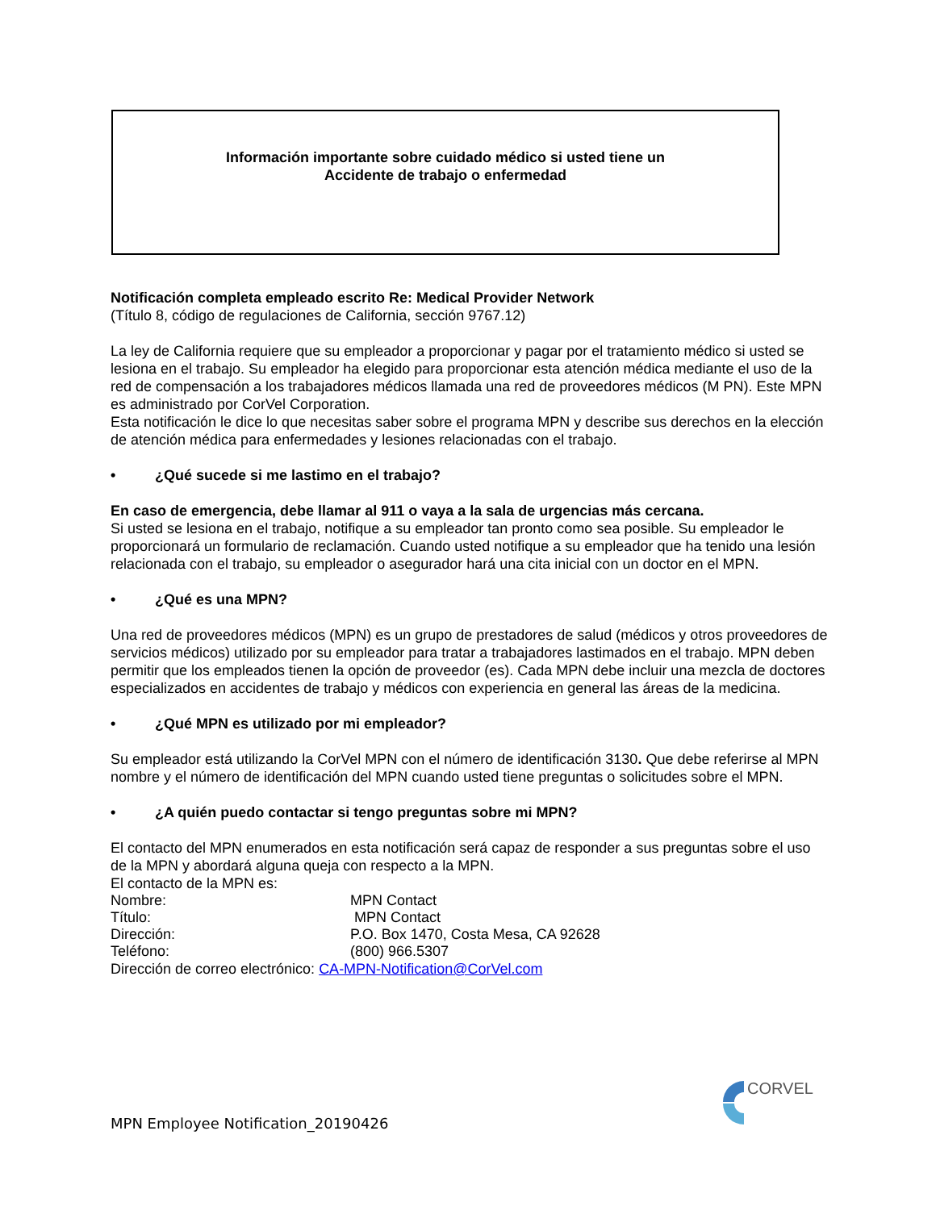Información importante sobre cuidado médico si usted tiene un
Accidente de trabajo o enfermedad
Notificación completa empleado escrito Re: Medical Provider Network
(Título 8, código de regulaciones de California, sección 9767.12)
La ley de California requiere que su empleador a proporcionar y pagar por el tratamiento médico si usted se lesiona en el trabajo. Su empleador ha elegido para proporcionar esta atención médica mediante el uso de la red de compensación a los trabajadores médicos llamada una red de proveedores médicos (M PN). Este MPN es administrado por CorVel Corporation.
Esta notificación le dice lo que necesitas saber sobre el programa MPN y describe sus derechos en la elección de atención médica para enfermedades y lesiones relacionadas con el trabajo.
• ¿Qué sucede si me lastimo en el trabajo?
En caso de emergencia, debe llamar al 911 o vaya a la sala de urgencias más cercana.
Si usted se lesiona en el trabajo, notifique a su empleador tan pronto como sea posible. Su empleador le proporcionará un formulario de reclamación. Cuando usted notifique a su empleador que ha tenido una lesión relacionada con el trabajo, su empleador o asegurador hará una cita inicial con un doctor en el MPN.
• ¿Qué es una MPN?
Una red de proveedores médicos (MPN) es un grupo de prestadores de salud (médicos y otros proveedores de servicios médicos) utilizado por su empleador para tratar a trabajadores lastimados en el trabajo. MPN deben permitir que los empleados tienen la opción de proveedor (es). Cada MPN debe incluir una mezcla de doctores especializados en accidentes de trabajo y médicos con experiencia en general las áreas de la medicina.
• ¿Qué MPN es utilizado por mi empleador?
Su empleador está utilizando la CorVel MPN con el número de identificación 3130. Que debe referirse al MPN nombre y el número de identificación del MPN cuando usted tiene preguntas o solicitudes sobre el MPN.
• ¿A quién puedo contactar si tengo preguntas sobre mi MPN?
El contacto del MPN enumerados en esta notificación será capaz de responder a sus preguntas sobre el uso de la MPN y abordará alguna queja con respecto a la MPN.
El contacto de la MPN es:
| Nombre: | MPN Contact |
| Título: | MPN Contact |
| Dirección: | P.O. Box 1470, Costa Mesa, CA 92628 |
| Teléfono: | (800) 966.5307 |
Dirección de correo electrónico: CA-MPN-Notification@CorVel.com
CORVEL
MPN Employee Notification_20190426